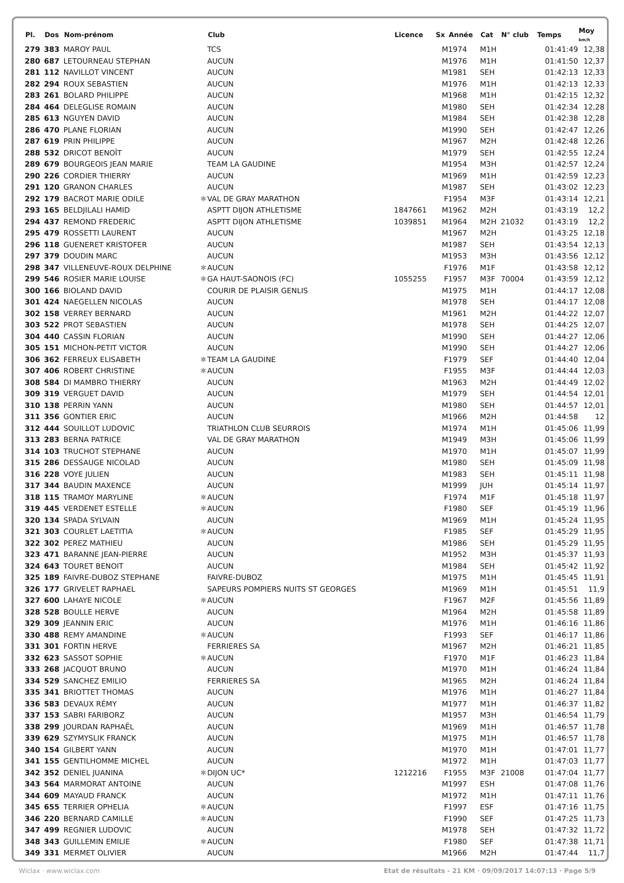| Pl. | Dos | Nom-prénom | | Club | Licence | Sx | Année | Cat | N° club | Temps | Moy km/h |
| --- | --- | --- | --- | --- | --- | --- | --- | --- | --- | --- | --- |
| 279 | 383 | MAROY PAUL | | TCS | | M | 1974 | M1H | | 01:41:49 | 12,38 |
| 280 | 687 | LETOURNEAU STEPHAN | | AUCUN | | M | 1976 | M1H | | 01:41:50 | 12,37 |
| 281 | 112 | NAVILLOT VINCENT | | AUCUN | | M | 1981 | SEH | | 01:42:13 | 12,33 |
| 282 | 294 | ROUX SEBASTIEN | | AUCUN | | M | 1976 | M1H | | 01:42:13 | 12,33 |
| 283 | 261 | BOLARD PHILIPPE | | AUCUN | | M | 1968 | M1H | | 01:42:15 | 12,32 |
| 284 | 464 | DELEGLISE ROMAIN | | AUCUN | | M | 1980 | SEH | | 01:42:34 | 12,28 |
| 285 | 613 | NGUYEN DAVID | | AUCUN | | M | 1984 | SEH | | 01:42:38 | 12,28 |
| 286 | 470 | PLANE FLORIAN | | AUCUN | | M | 1990 | SEH | | 01:42:47 | 12,26 |
| 287 | 619 | PRIN PHILIPPE | | AUCUN | | M | 1967 | M2H | | 01:42:48 | 12,26 |
| 288 | 532 | DRICOT BENOÎT | | AUCUN | | M | 1979 | SEH | | 01:42:55 | 12,24 |
| 289 | 679 | BOURGEOIS JEAN MARIE | | TEAM LA GAUDINE | | M | 1954 | M3H | | 01:42:57 | 12,24 |
| 290 | 226 | CORDIER THIERRY | | AUCUN | | M | 1969 | M1H | | 01:42:59 | 12,23 |
| 291 | 120 | GRANON CHARLES | | AUCUN | | M | 1987 | SEH | | 01:43:02 | 12,23 |
| 292 | 179 | BACROT MARIE ODILE | ✱ | VAL DE GRAY MARATHON | | F | 1954 | M3F | | 01:43:14 | 12,21 |
| 293 | 165 | BELDJILALI HAMID | | ASPTT DIJON ATHLETISME | 1847661 | M | 1962 | M2H | | 01:43:19 | 12,2 |
| 294 | 437 | REMOND FREDERIC | | ASPTT DIJON ATHLETISME | 1039851 | M | 1964 | M2H | 21032 | 01:43:19 | 12,2 |
| 295 | 479 | ROSSETTI LAURENT | | AUCUN | | M | 1967 | M2H | | 01:43:25 | 12,18 |
| 296 | 118 | GUENERET KRISTOFER | | AUCUN | | M | 1987 | SEH | | 01:43:54 | 12,13 |
| 297 | 379 | DOUDIN MARC | | AUCUN | | M | 1953 | M3H | | 01:43:56 | 12,12 |
| 298 | 347 | VILLENEUVE-ROUX DELPHINE | ✱ | AUCUN | | F | 1976 | M1F | | 01:43:58 | 12,12 |
| 299 | 546 | ROSIER MARIE LOUISE | ✱ | GA HAUT-SAONOIS (FC) | 1055255 | F | 1957 | M3F | 70004 | 01:43:59 | 12,12 |
| 300 | 166 | BIOLAND DAVID | | COURIR DE PLAISIR GENLIS | | M | 1975 | M1H | | 01:44:17 | 12,08 |
| 301 | 424 | NAEGELLEN NICOLAS | | AUCUN | | M | 1978 | SEH | | 01:44:17 | 12,08 |
| 302 | 158 | VERREY BERNARD | | AUCUN | | M | 1961 | M2H | | 01:44:22 | 12,07 |
| 303 | 522 | PROT SEBASTIEN | | AUCUN | | M | 1978 | SEH | | 01:44:25 | 12,07 |
| 304 | 440 | CASSIN FLORIAN | | AUCUN | | M | 1990 | SEH | | 01:44:27 | 12,06 |
| 305 | 151 | MICHON-PETIT VICTOR | | AUCUN | | M | 1990 | SEH | | 01:44:27 | 12,06 |
| 306 | 362 | FERREUX ELISABETH | ✱ | TEAM LA GAUDINE | | F | 1979 | SEF | | 01:44:40 | 12,04 |
| 307 | 406 | ROBERT CHRISTINE | ✱ | AUCUN | | F | 1955 | M3F | | 01:44:44 | 12,03 |
| 308 | 584 | DI MAMBRO THIERRY | | AUCUN | | M | 1963 | M2H | | 01:44:49 | 12,02 |
| 309 | 319 | VERGUET DAVID | | AUCUN | | M | 1979 | SEH | | 01:44:54 | 12,01 |
| 310 | 138 | PERRIN YANN | | AUCUN | | M | 1980 | SEH | | 01:44:57 | 12,01 |
| 311 | 356 | GONTIER ERIC | | AUCUN | | M | 1966 | M2H | | 01:44:58 | 12 |
| 312 | 444 | SOUILLOT LUDOVIC | | TRIATHLON CLUB SEURROIS | | M | 1974 | M1H | | 01:45:06 | 11,99 |
| 313 | 283 | BERNA PATRICE | | VAL DE GRAY MARATHON | | M | 1949 | M3H | | 01:45:06 | 11,99 |
| 314 | 103 | TRUCHOT STEPHANE | | AUCUN | | M | 1970 | M1H | | 01:45:07 | 11,99 |
| 315 | 286 | DESSAUGE NICOLAD | | AUCUN | | M | 1980 | SEH | | 01:45:09 | 11,98 |
| 316 | 228 | VOYE JULIEN | | AUCUN | | M | 1983 | SEH | | 01:45:11 | 11,98 |
| 317 | 344 | BAUDIN MAXENCE | | AUCUN | | M | 1999 | JUH | | 01:45:14 | 11,97 |
| 318 | 115 | TRAMOY MARYLINE | ✱ | AUCUN | | F | 1974 | M1F | | 01:45:18 | 11,97 |
| 319 | 445 | VERDENET ESTELLE | ✱ | AUCUN | | F | 1980 | SEF | | 01:45:19 | 11,96 |
| 320 | 134 | SPADA SYLVAIN | | AUCUN | | M | 1969 | M1H | | 01:45:24 | 11,95 |
| 321 | 303 | COURLET LAETITIA | ✱ | AUCUN | | F | 1985 | SEF | | 01:45:29 | 11,95 |
| 322 | 302 | PEREZ MATHIEU | | AUCUN | | M | 1986 | SEH | | 01:45:29 | 11,95 |
| 323 | 471 | BARANNE JEAN-PIERRE | | AUCUN | | M | 1952 | M3H | | 01:45:37 | 11,93 |
| 324 | 643 | TOURET BENOIT | | AUCUN | | M | 1984 | SEH | | 01:45:42 | 11,92 |
| 325 | 189 | FAIVRE-DUBOZ STEPHANE | | FAIVRE-DUBOZ | | M | 1975 | M1H | | 01:45:45 | 11,91 |
| 326 | 177 | GRIVELET RAPHAEL | | SAPEURS POMPIERS NUITS ST GEORGES | | M | 1969 | M1H | | 01:45:51 | 11,9 |
| 327 | 600 | LAHAYE NICOLE | ✱ | AUCUN | | F | 1967 | M2F | | 01:45:56 | 11,89 |
| 328 | 528 | BOULLE HERVE | | AUCUN | | M | 1964 | M2H | | 01:45:58 | 11,89 |
| 329 | 309 | JEANNIN ERIC | | AUCUN | | M | 1976 | M1H | | 01:46:16 | 11,86 |
| 330 | 488 | REMY AMANDINE | ✱ | AUCUN | | F | 1993 | SEF | | 01:46:17 | 11,86 |
| 331 | 301 | FORTIN HERVE | | FERRIERES SA | | M | 1967 | M2H | | 01:46:21 | 11,85 |
| 332 | 623 | SASSOT SOPHIE | ✱ | AUCUN | | F | 1970 | M1F | | 01:46:23 | 11,84 |
| 333 | 268 | JACQUOT BRUNO | | AUCUN | | M | 1970 | M1H | | 01:46:24 | 11,84 |
| 334 | 529 | SANCHEZ EMILIO | | FERRIERES SA | | M | 1965 | M2H | | 01:46:24 | 11,84 |
| 335 | 341 | BRIOTTET THOMAS | | AUCUN | | M | 1976 | M1H | | 01:46:27 | 11,84 |
| 336 | 583 | DEVAUX RÉMY | | AUCUN | | M | 1977 | M1H | | 01:46:37 | 11,82 |
| 337 | 153 | SABRI FARIBORZ | | AUCUN | | M | 1957 | M3H | | 01:46:54 | 11,79 |
| 338 | 299 | JOURDAN RAPHAËL | | AUCUN | | M | 1969 | M1H | | 01:46:57 | 11,78 |
| 339 | 629 | SZYMYSLIK FRANCK | | AUCUN | | M | 1975 | M1H | | 01:46:57 | 11,78 |
| 340 | 154 | GILBERT YANN | | AUCUN | | M | 1970 | M1H | | 01:47:01 | 11,77 |
| 341 | 155 | GENTILHOMME MICHEL | | AUCUN | | M | 1972 | M1H | | 01:47:03 | 11,77 |
| 342 | 352 | DENIEL JUANINA | ✱ | DIJON UC* | 1212216 | F | 1955 | M3F | 21008 | 01:47:04 | 11,77 |
| 343 | 564 | MARMORAT ANTOINE | | AUCUN | | M | 1997 | ESH | | 01:47:08 | 11,76 |
| 344 | 609 | MAYAUD FRANCK | | AUCUN | | M | 1972 | M1H | | 01:47:11 | 11,76 |
| 345 | 655 | TERRIER OPHELIA | ✱ | AUCUN | | F | 1997 | ESF | | 01:47:16 | 11,75 |
| 346 | 220 | BERNARD CAMILLE | ✱ | AUCUN | | F | 1990 | SEF | | 01:47:25 | 11,73 |
| 347 | 499 | REGNIER LUDOVIC | | AUCUN | | M | 1978 | SEH | | 01:47:32 | 11,72 |
| 348 | 343 | GUILLEMIN EMILIE | ✱ | AUCUN | | F | 1980 | SEF | | 01:47:38 | 11,71 |
| 349 | 331 | MERMET OLIVIER | | AUCUN | | M | 1966 | M2H | | 01:47:44 | 11,7 |
Wiclax · www.wiclax.com Etat de résultats - 21 KM · 09/09/2017 14:07:13 · Page 5/9